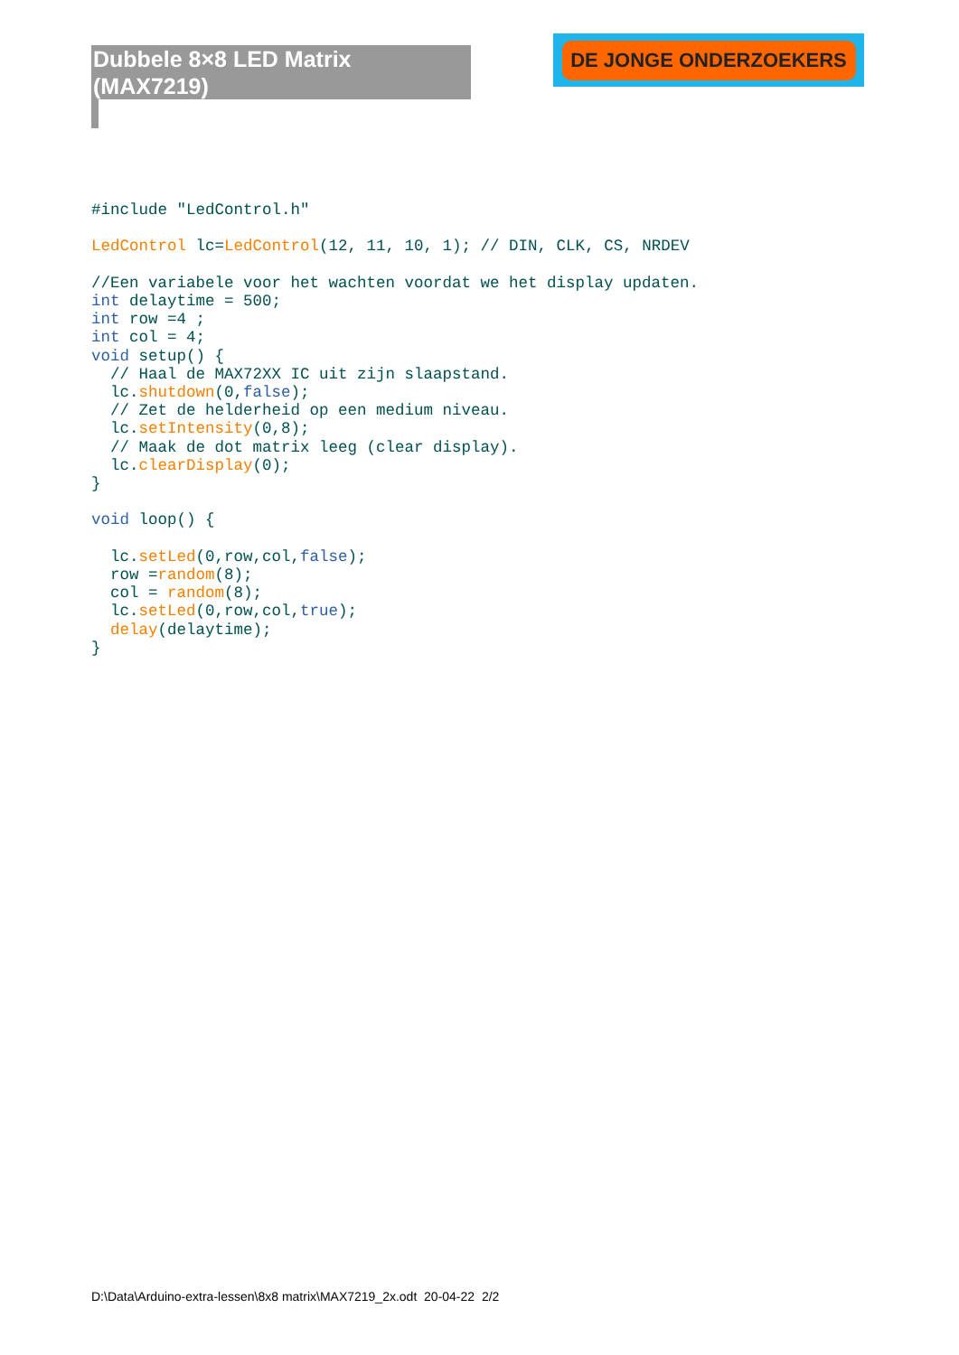Dubbele 8×8 LED Matrix (MAX7219)
DE JONGE ONDERZOEKERS
#include "LedControl.h"

LedControl lc=LedControl(12, 11, 10, 1); // DIN, CLK, CS, NRDEV

//Een variabele voor het wachten voordat we het display updaten.
int delaytime = 500;
int row =4 ;
int col = 4;
void setup() {
  // Haal de MAX72XX IC uit zijn slaapstand.
  lc.shutdown(0,false);
  // Zet de helderheid op een medium niveau.
  lc.setIntensity(0,8);
  // Maak de dot matrix leeg (clear display).
  lc.clearDisplay(0);
}

void loop() {

  lc.setLed(0,row,col,false);
  row =random(8);
  col = random(8);
  lc.setLed(0,row,col,true);
  delay(delaytime);
}
D:\Data\Arduino-extra-lessen\8x8 matrix\MAX7219_2x.odt 20-04-22 2/2